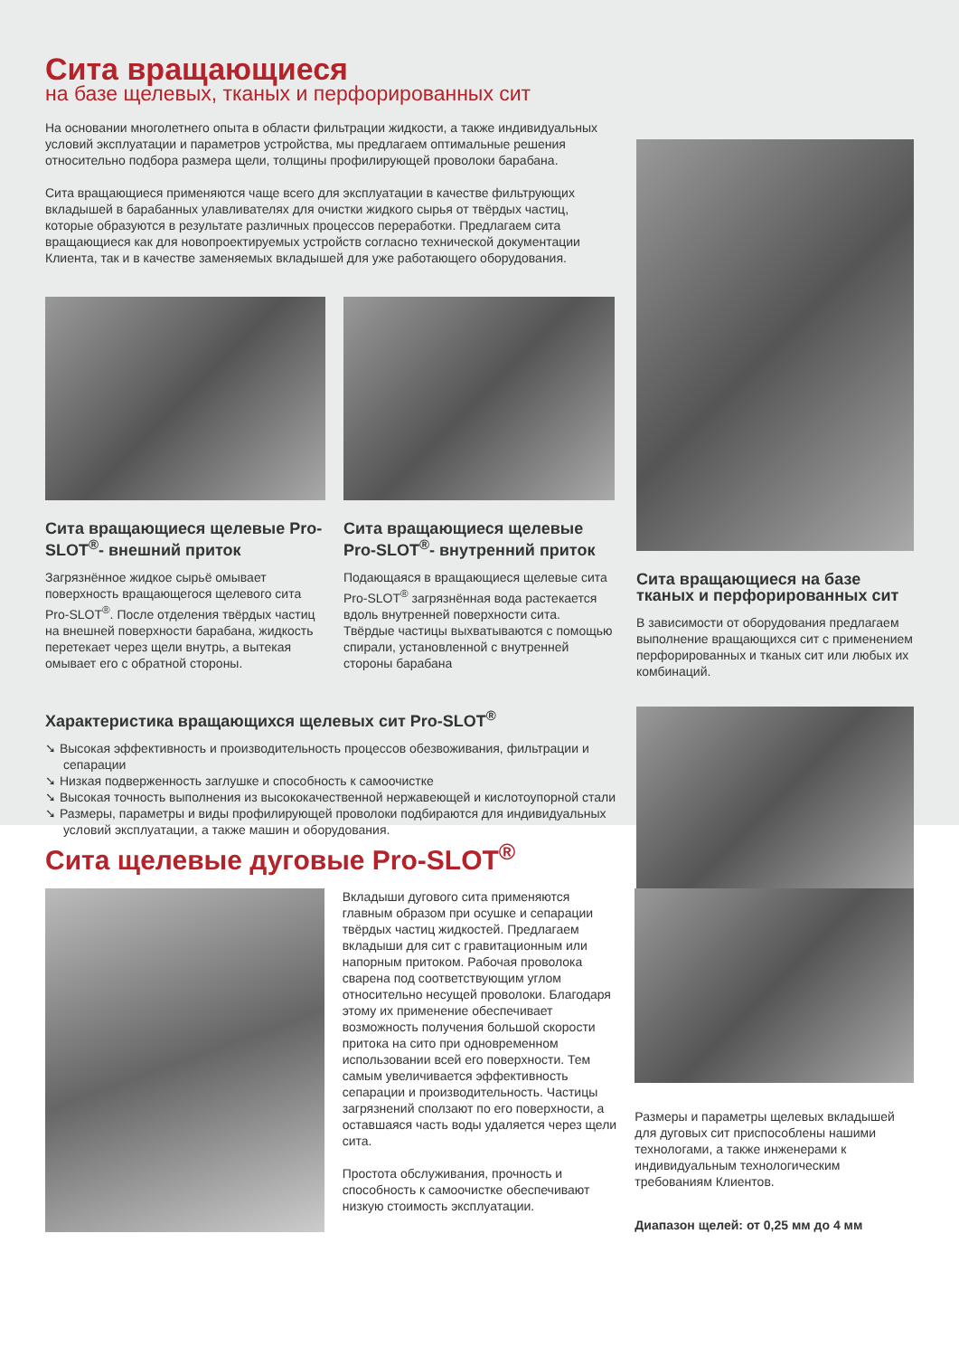Сита вращающиеся
на базе щелевых, тканых и перфорированных сит
На основании многолетнего опыта в области фильтрации жидкости, а также индивидуальных условий эксплуатации и параметров устройства, мы предлагаем оптимальные решения относительно подбора размера щели, толщины профилирующей проволоки барабана.
Сита вращающиеся применяются чаще всего для эксплуатации в качестве фильтрующих вкладышей в барабанных улавливателях для очистки жидкого сырья от твёрдых частиц, которые образуются в результате различных процессов переработки. Предлагаем сита вращающиеся как для новопроектируемых устройств согласно технической документации Клиента, так и в качестве заменяемых вкладышей для уже работающего оборудования.
Сита вращающиеся щелевые Pro-SLOT<sup>®</sup>- внешний приток
Загрязнённое жидкое сырьё омывает поверхность вращающегося щелевого сита Pro-SLOT<sup>®</sup>. После отделения твёрдых частиц на внешней поверхности барабана, жидкость перетекает через щели внутрь, а вытекая омывает его с обратной стороны.
Сита вращающиеся щелевые Pro-SLOT<sup>®</sup>- внутренний приток
Подающаяся в вращающиеся щелевые сита Pro-SLOT<sup>®</sup> загрязнённая вода растекается вдоль внутренней поверхности сита. Твёрдые частицы выхватываются с помощью спирали, установленной с внутренней стороны барабана
Характеристика вращающихся щелевых сит Pro-SLOT<sup>®</sup>
➘ Высокая эффективность и производительность процессов обезвоживания, фильтрации и сепарации
➘ Низкая подверженность заглушке и способность к самоочистке
➘ Высокая точность выполнения из высококачественной нержавеющей и кислотоупорной стали
➘ Размеры, параметры и виды профилирующей проволоки подбираются для индивидуальных условий эксплуатации, а также машин и оборудования.
Сита вращающиеся на базе тканых и перфорированных сит
В зависимости от оборудования предлагаем выполнение вращающихся сит с применением перфорированных и тканых сит или любых их комбинаций.
Сита щелевые дуговые Pro-SLOT<sup>®</sup>
Вкладыши дугового сита применяются главным образом при осушке и сепарации твёрдых частиц жидкостей. Предлагаем вкладыши для сит с гравитационным или напорным притоком. Рабочая проволока сварена под соответствующим углом относительно несущей проволоки. Благодаря этому их применение обеспечивает возможность получения большой скорости притока на сито при одновременном использовании всей его поверхности. Тем самым увеличивается эффективность сепарации и производительность. Частицы загрязнений сползают по его поверхности, а оставшаяся часть воды удаляется через щели сита.
Простота обслуживания, прочность и способность к самоочистке обеспечивают низкую стоимость эксплуатации.
Размеры и параметры щелевых вкладышей для дуговых сит приспособлены нашими технологами, а также инженерами к индивидуальным технологическим требованиям Клиентов.
Диапазон щелей: от 0,25 мм до 4 мм